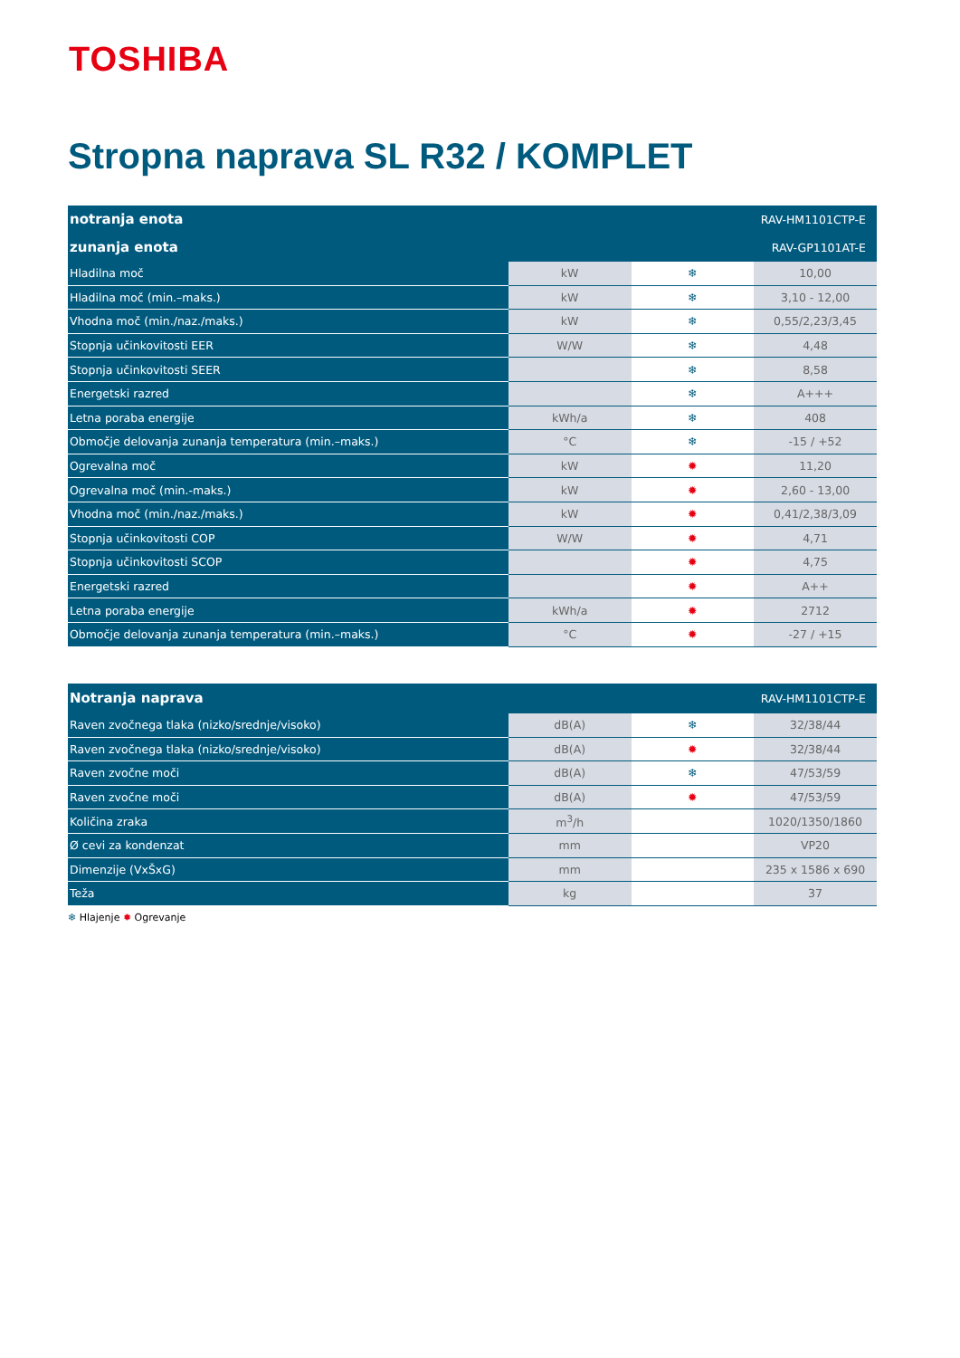TOSHIBA
Stropna naprava SL R32 / KOMPLET
| notranja enota | RAV-HM1101CTP-E | | |
| --- | --- | --- | --- |
| zunanja enota | RAV-GP1101AT-E | | |
| Hladilna moč | kW | ❄ | 10,00 |
| Hladilna moč (min.–maks.) | kW | ❄ | 3,10 - 12,00 |
| Vhodna moč (min./naz./maks.) | kW | ❄ | 0,55/2,23/3,45 |
| Stopnja učinkovitosti EER | W/W | ❄ | 4,48 |
| Stopnja učinkovitosti SEER | | ❄ | 8,58 |
| Energetski razred | | ❄ | A+++ |
| Letna poraba energije | kWh/a | ❄ | 408 |
| Območje delovanja zunanja temperatura (min.–maks.) | °C | ❄ | -15 / +52 |
| Ogrevalna moč | kW | ✹ | 11,20 |
| Ogrevalna moč (min.-maks.) | kW | ✹ | 2,60 - 13,00 |
| Vhodna moč (min./naz./maks.) | kW | ✹ | 0,41/2,38/3,09 |
| Stopnja učinkovitosti COP | W/W | ✹ | 4,71 |
| Stopnja učinkovitosti SCOP | | ✹ | 4,75 |
| Energetski razred | | ✹ | A++ |
| Letna poraba energije | kWh/a | ✹ | 2712 |
| Območje delovanja zunanja temperatura (min.–maks.) | °C | ✹ | -27 / +15 |
| Notranja naprava | RAV-HM1101CTP-E | | |
| --- | --- | --- | --- |
| Raven zvočnega tlaka (nizko/srednje/visoko) | dB(A) | ❄ | 32/38/44 |
| Raven zvočnega tlaka (nizko/srednje/visoko) | dB(A) | ✹ | 32/38/44 |
| Raven zvočne moči | dB(A) | ❄ | 47/53/59 |
| Raven zvočne moči | dB(A) | ✹ | 47/53/59 |
| Količina zraka | m<sup>3</sup>/h | | 1020/1350/1860 |
| Ø cevi za kondenzat | mm | | VP20 |
| Dimenzije (VxŠxG) | mm | | 235 x 1586 x 690 |
| Teža | kg | | 37 |
❄ Hlajenje ✹ Ogrevanje